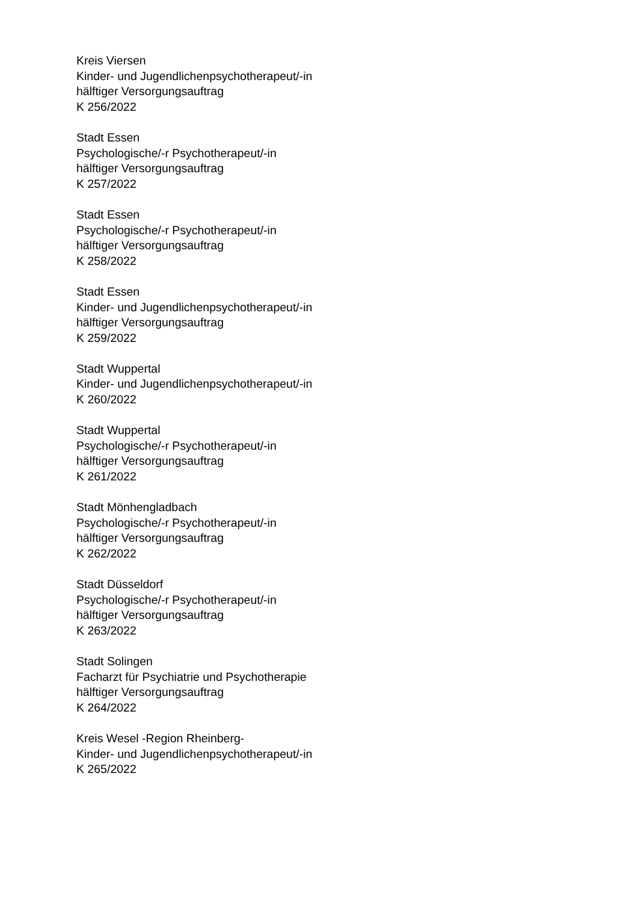Kreis Viersen
Kinder- und Jugendlichenpsychotherapeut/-in
hälftiger Versorgungsauftrag
K 256/2022
Stadt Essen
Psychologische/-r Psychotherapeut/-in
hälftiger Versorgungsauftrag
K 257/2022
Stadt Essen
Psychologische/-r Psychotherapeut/-in
hälftiger Versorgungsauftrag
K 258/2022
Stadt Essen
Kinder- und Jugendlichenpsychotherapeut/-in
hälftiger Versorgungsauftrag
K 259/2022
Stadt Wuppertal
Kinder- und Jugendlichenpsychotherapeut/-in
K 260/2022
Stadt Wuppertal
Psychologische/-r Psychotherapeut/-in
hälftiger Versorgungsauftrag
K 261/2022
Stadt Mönhengladbach
Psychologische/-r Psychotherapeut/-in
hälftiger Versorgungsauftrag
K 262/2022
Stadt Düsseldorf
Psychologische/-r Psychotherapeut/-in
hälftiger Versorgungsauftrag
K 263/2022
Stadt Solingen
Facharzt für Psychiatrie und Psychotherapie
hälftiger Versorgungsauftrag
K 264/2022
Kreis Wesel -Region Rheinberg-
Kinder- und Jugendlichenpsychotherapeut/-in
K 265/2022